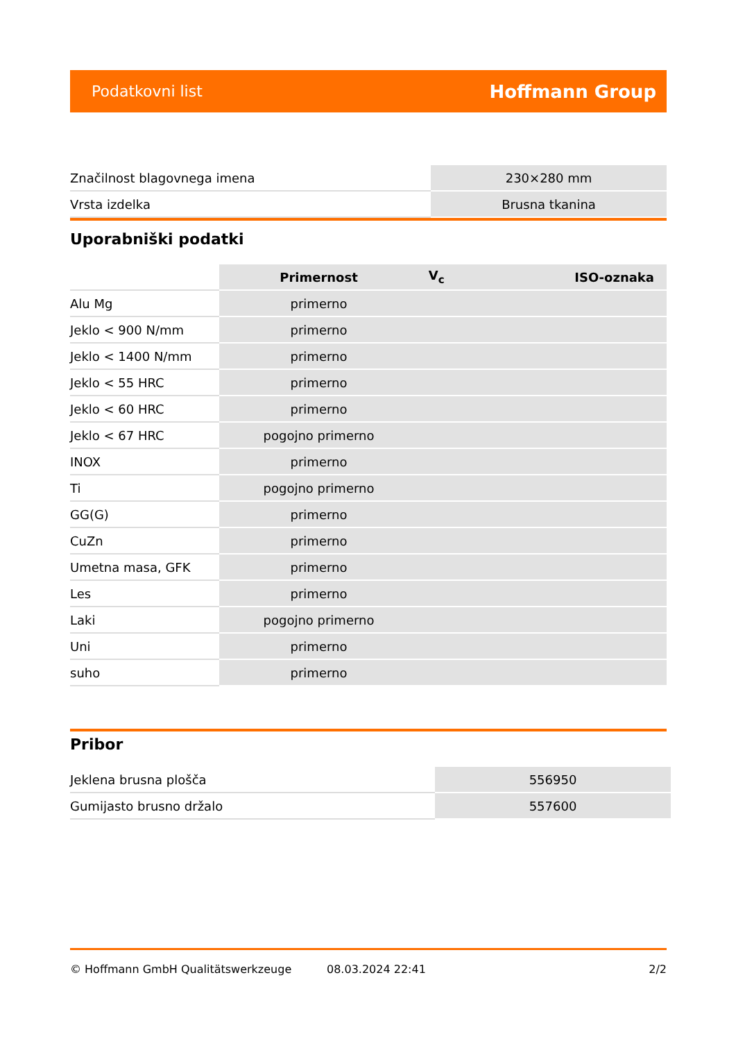Podatkovni list Hoffmann Group
| Značilnost blagovnega imena | 230×280 mm |
| Vrsta izdelka | Brusna tkanina |
Uporabniški podatki
| | Primernost | V<sub>c</sub> | ISO-oznaka |
| --- | --- | --- | --- |
| Alu Mg | primerno | | |
| Jeklo < 900 N/mm | primerno | | |
| Jeklo < 1400 N/mm | primerno | | |
| Jeklo < 55 HRC | primerno | | |
| Jeklo < 60 HRC | primerno | | |
| Jeklo < 67 HRC | pogojno primerno | | |
| INOX | primerno | | |
| Ti | pogojno primerno | | |
| GG(G) | primerno | | |
| CuZn | primerno | | |
| Umetna masa, GFK | primerno | | |
| Les | primerno | | |
| Laki | pogojno primerno | | |
| Uni | primerno | | |
| suho | primerno | | |
Pribor
| Jeklena brusna plošča | 556950 |
| Gumijasto brusno držalo | 557600 |
© Hoffmann GmbH Qualitätswerkzeuge 08.03.2024 22:41 2/2